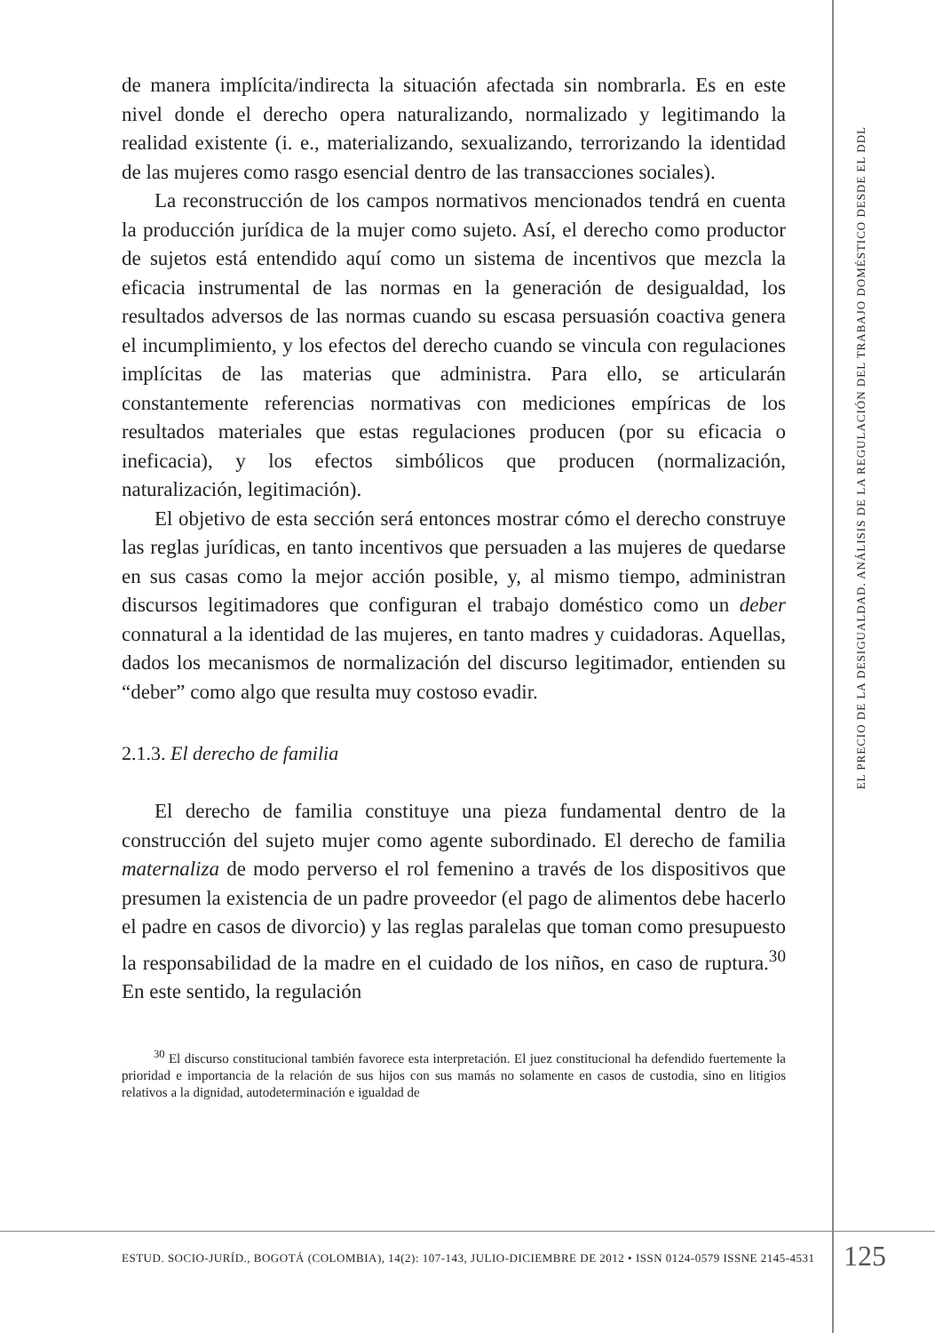de manera implícita/indirecta la situación afectada sin nombrarla. Es en este nivel donde el derecho opera naturalizando, normalizado y legitimando la realidad existente (i. e., materializando, sexualizando, terrorizando la identidad de las mujeres como rasgo esencial dentro de las transacciones sociales).
La reconstrucción de los campos normativos mencionados tendrá en cuenta la producción jurídica de la mujer como sujeto. Así, el derecho como productor de sujetos está entendido aquí como un sistema de incentivos que mezcla la eficacia instrumental de las normas en la generación de desigualdad, los resultados adversos de las normas cuando su escasa persuasión coactiva genera el incumplimiento, y los efectos del derecho cuando se vincula con regulaciones implícitas de las materias que administra. Para ello, se articularán constantemente referencias normativas con mediciones empíricas de los resultados materiales que estas regulaciones producen (por su eficacia o ineficacia), y los efectos simbólicos que producen (normalización, naturalización, legitimación).
El objetivo de esta sección será entonces mostrar cómo el derecho construye las reglas jurídicas, en tanto incentivos que persuaden a las mujeres de quedarse en sus casas como la mejor acción posible, y, al mismo tiempo, administran discursos legitimadores que configuran el trabajo doméstico como un deber connatural a la identidad de las mujeres, en tanto madres y cuidadoras. Aquellas, dados los mecanismos de normalización del discurso legitimador, entienden su “deber” como algo que resulta muy costoso evadir.
2.1.3. El derecho de familia
El derecho de familia constituye una pieza fundamental dentro de la construcción del sujeto mujer como agente subordinado. El derecho de familia maternaliza de modo perverso el rol femenino a través de los dispositivos que presumen la existencia de un padre proveedor (el pago de alimentos debe hacerlo el padre en casos de divorcio) y las reglas paralelas que toman como presupuesto la responsabilidad de la madre en el cuidado de los niños, en caso de ruptura.<sup>30</sup> En este sentido, la regulación
<sup>30</sup> El discurso constitucional también favorece esta interpretación. El juez constitucional ha defendido fuertemente la prioridad e importancia de la relación de sus hijos con sus mamás no solamente en casos de custodia, sino en litigios relativos a la dignidad, autodeterminación e igualdad de
EL PRECIO DE LA DESIGUALDAD. ANÁLISIS DE LA REGULACIÓN DEL TRABAJO DOMÉSTICO DESDE EL DDL
ESTUD. SOCIO-JURÍD., BOGOTÁ (COLOMBIA), 14(2): 107-143, JULIO-DICIEMBRE DE 2012 • ISSN 0124-0579 ISSNE 2145-4531
125